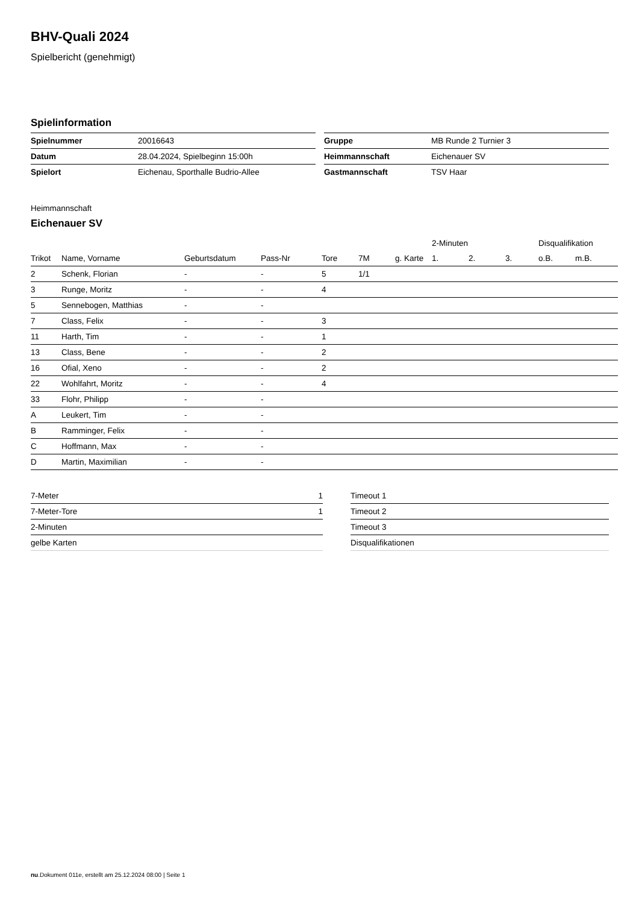BHV-Quali 2024
Spielbericht (genehmigt)
Spielinformation
| Spielnummer | 20016643 |
| Datum | 28.04.2024, Spielbeginn 15:00h |
| Spielort | Eichenau, Sporthalle Budrio-Allee |
| Gruppe | MB Runde 2 Turnier 3 |
| Heimmannschaft | Eichenauer SV |
| Gastmannschaft | TSV Haar |
Heimmannschaft
Eichenauer SV
| | | | | | | | 2-Minuten | | | Disqualifikation | |
| --- | --- | --- | --- | --- | --- | --- | --- | --- | --- | --- | --- |
| Trikot | Name, Vorname | Geburtsdatum | Pass-Nr | Tore | 7M | g. Karte | 1. | 2. | 3. | o.B. | m.B. |
| 2 | Schenk, Florian | - | - | 5 | 1/1 | | | | | | |
| 3 | Runge, Moritz | - | - | 4 | | | | | | | |
| 5 | Sennebogen, Matthias | - | - | | | | | | | | |
| 7 | Class, Felix | - | - | 3 | | | | | | | |
| 11 | Harth, Tim | - | - | 1 | | | | | | | |
| 13 | Class, Bene | - | - | 2 | | | | | | | |
| 16 | Ofial, Xeno | - | - | 2 | | | | | | | |
| 22 | Wohlfahrt, Moritz | - | - | 4 | | | | | | | |
| 33 | Flohr, Philipp | - | - | | | | | | | | |
| A | Leukert, Tim | - | - | | | | | | | | |
| B | Ramminger, Felix | - | - | | | | | | | | |
| C | Hoffmann, Max | - | - | | | | | | | | |
| D | Martin, Maximilian | - | - | | | | | | | | |
| 7-Meter | 1 |
| 7-Meter-Tore | 1 |
| 2-Minuten | |
| gelbe Karten | |
| Timeout 1 |
| Timeout 2 |
| Timeout 3 |
| Disqualifikationen |
nu.Dokument 011e, erstellt am 25.12.2024 08:00 | Seite 1